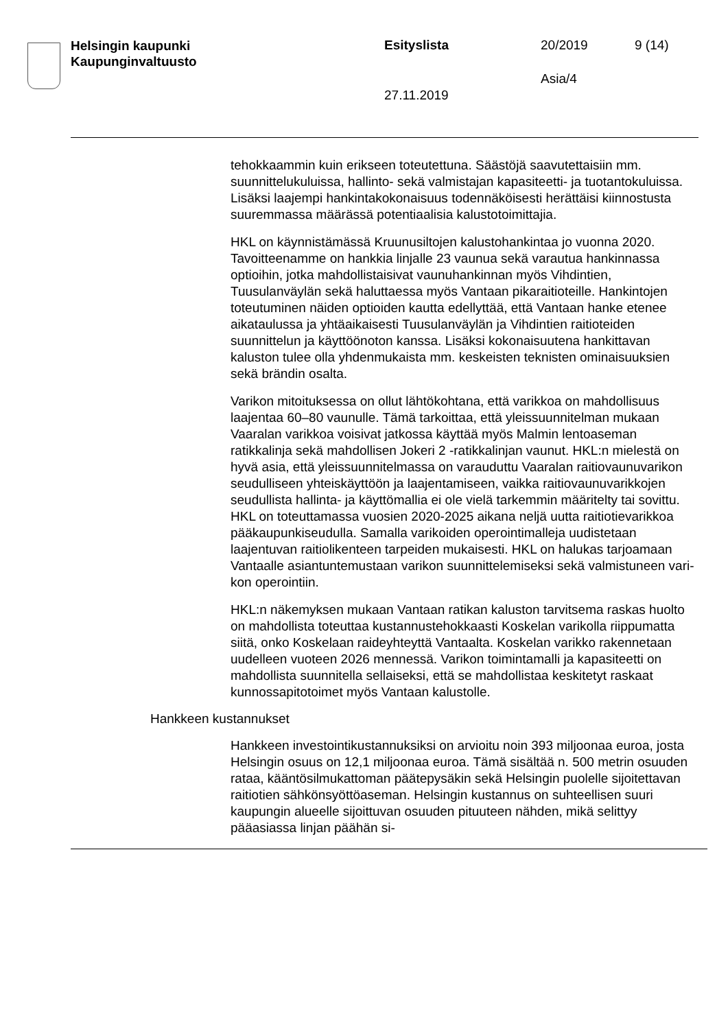Helsingin kaupunki
Kaupunginvaltuusto
Esityslista 20/2019 9 (14)
Asia/4
27.11.2019
tehokkaammin kuin erikseen toteutettuna. Säästöjä saavutettaisiin mm. suunnittelukuluissa, hallinto- sekä valmistajan kapasiteetti- ja tuotanto­kuluissa. Lisäksi laajempi hankintakokonaisuus todennäköisesti herät­täisi kiinnostusta suuremmassa määrässä potentiaalisia kalustotoimit­tajia.
HKL on käynnistämässä Kruunusiltojen kalustohankintaa jo vuonna 2020. Tavoitteenamme on hankkia linjalle 23 vaunua sekä varautua hankinnassa optioihin, jotka mahdollistaisivat vaunuhankinnan myös Vihdintien, Tuusulanväylän sekä haluttaessa myös Vantaan pikaraitio­teille. Hankintojen toteutuminen näiden optioiden kautta edellyttää, että Vantaan hanke etenee aikataulussa ja yhtäaikaisesti Tuusulanväylän ja Vihdintien raitioteiden suunnittelun ja käyttöönoton kanssa. Lisäksi ko­konaisuutena hankittavan kaluston tulee olla yhdenmukaista mm. kes­keisten teknisten ominaisuuksien sekä brändin osalta.
Varikon mitoituksessa on ollut lähtökohtana, että varikkoa on mahdolli­suus laajentaa 60–80 vaunulle. Tämä tarkoittaa, että yleissuunnitelman mukaan Vaaralan varikkoa voisivat jatkossa käyttää myös Malmin len­toaseman ratikkalinja sekä mahdollisen Jokeri 2 -ratikkalinjan vaunut. HKL:n mielestä on hyvä asia, että yleissuunnitelmassa on varauduttu Vaaralan raitiovaunuvarikon seudulliseen yhteiskäyttöön ja laajentami­seen, vaikka raitiovaunuvarikkojen seudullista hallinta- ja käyttömallia ei ole vielä tarkemmin määritelty tai sovittu. HKL on toteuttamassa vuo­sien 2020-2025 aikana neljä uutta raitiotievarikkoa pääkaupunkiseudul­la. Samalla varikoiden operointimalleja uudistetaan laajentuvan raitioli­kenteen tarpeiden mukaisesti. HKL on halukas tarjoamaan Vantaalle asiantuntemustaan varikon suunnittelemiseksi sekä valmistuneen vari­kon operointiin.
HKL:n näkemyksen mukaan Vantaan ratikan kaluston tarvitsema ras­kas huolto on mahdollista toteuttaa kustannustehokkaasti Koskelan va­rikolla riippumatta siitä, onko Koskelaan raideyhteyttä Vantaalta. Kos­kelan varikko rakennetaan uudelleen vuoteen 2026 mennessä. Varikon toimintamalli ja kapasiteetti on mahdollista suunnitella sellaiseksi, että se mahdollistaa keskitetyt raskaat kunnossapitotoimet myös Vantaan kalustolle.
Hankkeen kustannukset
Hankkeen investointikustannuksiksi on arvioitu noin 393 miljoonaa eu­roa, josta Helsingin osuus on 12,1 miljoonaa euroa. Tämä sisältää n. 500 metrin osuuden rataa, kääntösilmukattoman päätepysäkin sekä Helsingin puolelle sijoitettavan raitiotien sähkönsyöttöaseman. Helsin­gin kustannus on suhteellisen suuri kaupungin alueelle sijoittuvan osuuden pituuteen nähden, mikä selittyy pääasiassa linjan päähän si-